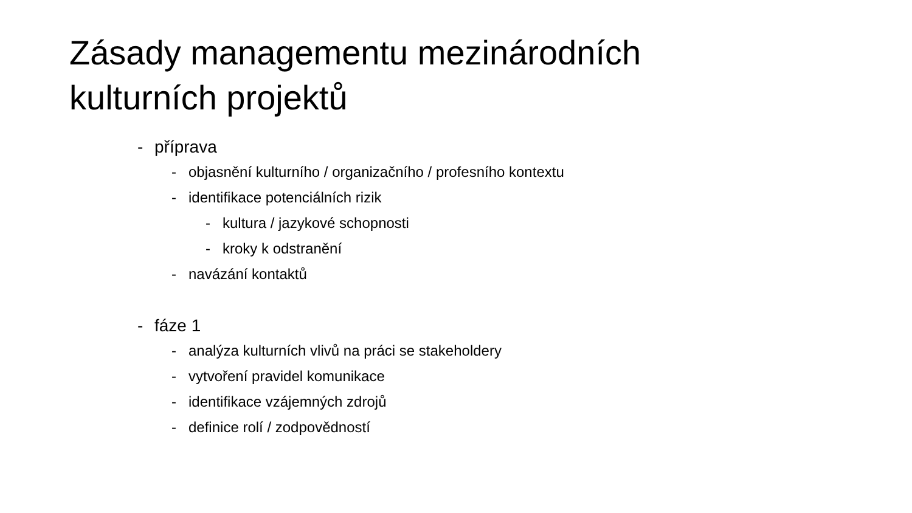Zásady managementu mezinárodních
kulturních projektů
- příprava
- objasnění kulturního / organizačního / profesního kontextu
- identifikace potenciálních rizik
- kultura / jazykové schopnosti
- kroky k odstranění
- navázání kontaktů
- fáze 1
- analýza kulturních vlivů na práci se stakeholdery
- vytvoření pravidel komunikace
- identifikace vzájemných zdrojů
- definice rolí / zodpovědností